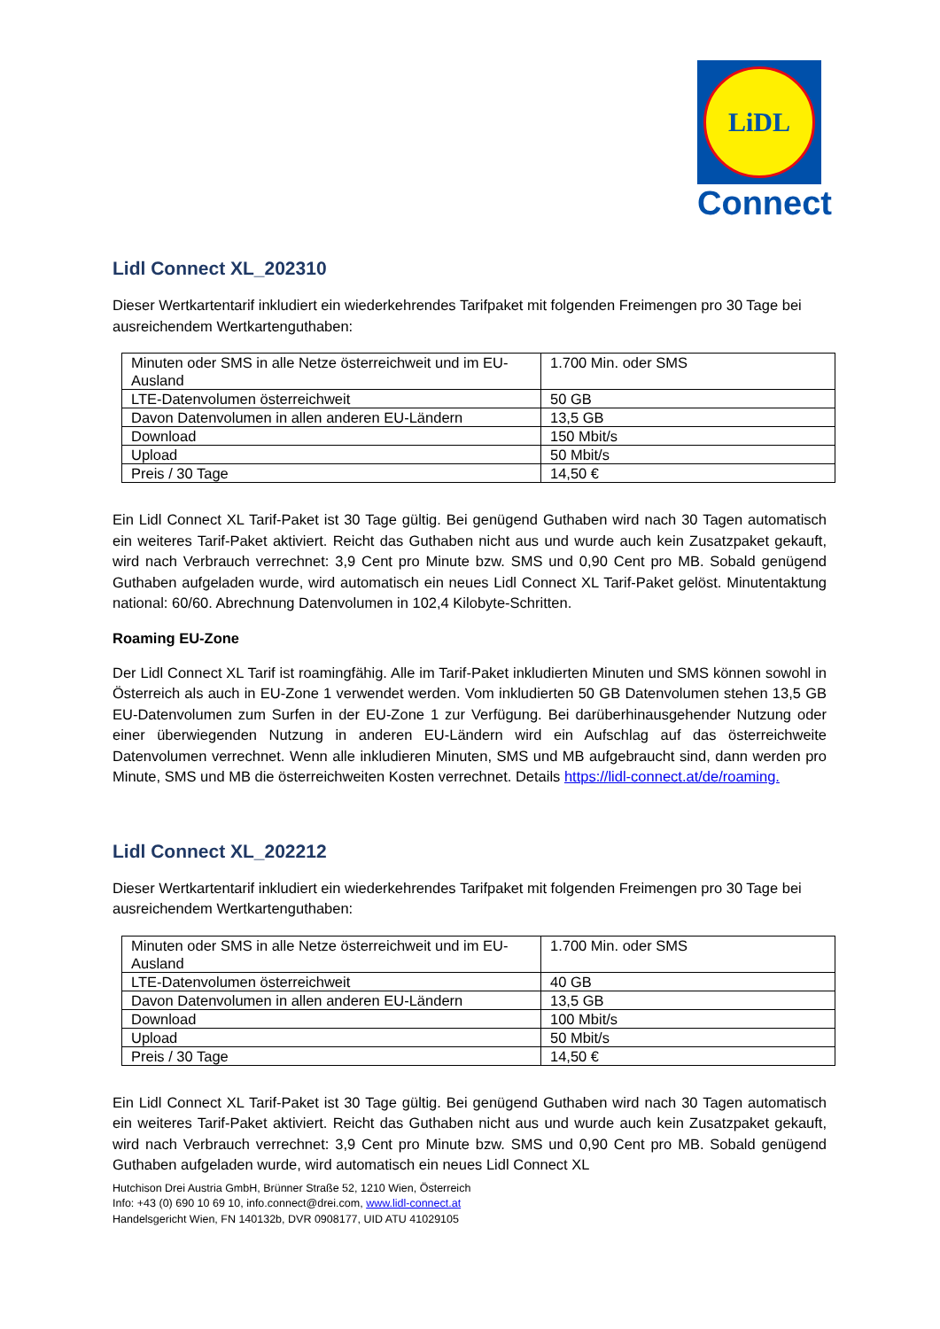LiDL
Connect
Lidl Connect XL_202310
Dieser Wertkartentarif inkludiert ein wiederkehrendes Tarifpaket mit folgenden Freimengen pro 30 Tage bei ausreichendem Wertkartenguthaben:
| Minuten oder SMS in alle Netze österreichweit und im EU-Ausland | 1.700 Min. oder SMS |
| LTE-Datenvolumen österreichweit | 50 GB |
| Davon Datenvolumen in allen anderen EU-Ländern | 13,5 GB |
| Download | 150 Mbit/s |
| Upload | 50 Mbit/s |
| Preis / 30 Tage | 14,50 € |
Ein Lidl Connect XL Tarif-Paket ist 30 Tage gültig. Bei genügend Guthaben wird nach 30 Tagen automatisch ein weiteres Tarif-Paket aktiviert. Reicht das Guthaben nicht aus und wurde auch kein Zusatzpaket gekauft, wird nach Verbrauch verrechnet: 3,9 Cent pro Minute bzw. SMS und 0,90 Cent pro MB. Sobald genügend Guthaben aufgeladen wurde, wird automatisch ein neues Lidl Connect XL Tarif-Paket gelöst. Minutentaktung national: 60/60. Abrechnung Datenvolumen in 102,4 Kilobyte-Schritten.
Roaming EU-Zone
Der Lidl Connect XL Tarif ist roamingfähig. Alle im Tarif-Paket inkludierten Minuten und SMS können sowohl in Österreich als auch in EU-Zone 1 verwendet werden. Vom inkludierten 50 GB Datenvolumen stehen 13,5 GB EU-Datenvolumen zum Surfen in der EU-Zone 1 zur Verfügung. Bei darüberhinausgehender Nutzung oder einer überwiegenden Nutzung in anderen EU-Ländern wird ein Aufschlag auf das österreichweite Datenvolumen verrechnet. Wenn alle inkludieren Minuten, SMS und MB aufgebraucht sind, dann werden pro Minute, SMS und MB die österreichweiten Kosten verrechnet. Details https://lidl-connect.at/de/roaming.
Lidl Connect XL_202212
Dieser Wertkartentarif inkludiert ein wiederkehrendes Tarifpaket mit folgenden Freimengen pro 30 Tage bei ausreichendem Wertkartenguthaben:
| Minuten oder SMS in alle Netze österreichweit und im EU-Ausland | 1.700 Min. oder SMS |
| LTE-Datenvolumen österreichweit | 40 GB |
| Davon Datenvolumen in allen anderen EU-Ländern | 13,5 GB |
| Download | 100 Mbit/s |
| Upload | 50 Mbit/s |
| Preis / 30 Tage | 14,50 € |
Ein Lidl Connect XL Tarif-Paket ist 30 Tage gültig. Bei genügend Guthaben wird nach 30 Tagen automatisch ein weiteres Tarif-Paket aktiviert. Reicht das Guthaben nicht aus und wurde auch kein Zusatzpaket gekauft, wird nach Verbrauch verrechnet: 3,9 Cent pro Minute bzw. SMS und 0,90 Cent pro MB. Sobald genügend Guthaben aufgeladen wurde, wird automatisch ein neues Lidl Connect XL
Hutchison Drei Austria GmbH, Brünner Straße 52, 1210 Wien, Österreich
Info: +43 (0) 690 10 69 10, info.connect@drei.com, www.lidl-connect.at
Handelsgericht Wien, FN 140132b, DVR 0908177, UID ATU 41029105